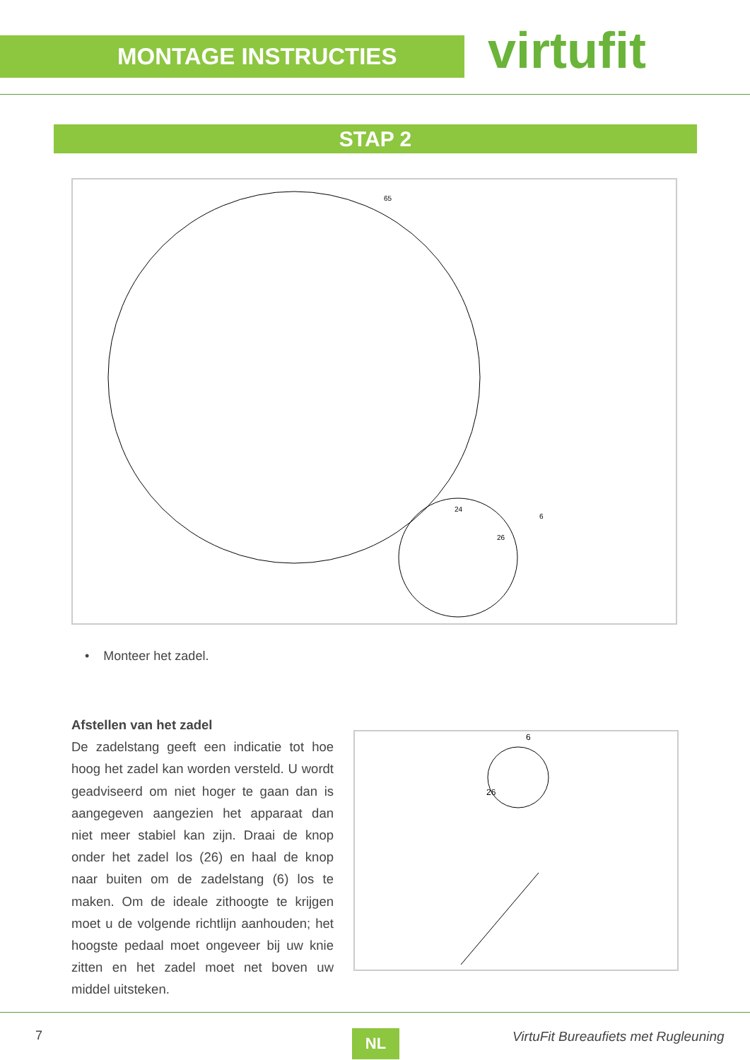MONTAGE INSTRUCTIES virtufit
STAP 2
65
6
26
24
• Monteer het zadel.
Afstellen van het zadel
De zadelstang geeft een indicatie tot hoe hoog het zadel kan worden versteld. U wordt geadviseerd om niet hoger te gaan dan is aangegeven aangezien het apparaat dan niet meer stabiel kan zijn. Draai de knop onder het zadel los (26) en haal de knop naar buiten om de zadelstang (6) los te maken. Om de ideale zithoogte te krijgen moet u de volgende richtlijn aanhouden; het hoogste pedaal moet ongeveer bij uw knie zitten en het zadel moet net boven uw middel uitsteken.
6
26
7 NL
VirtuFit Bureaufiets met Rugleuning